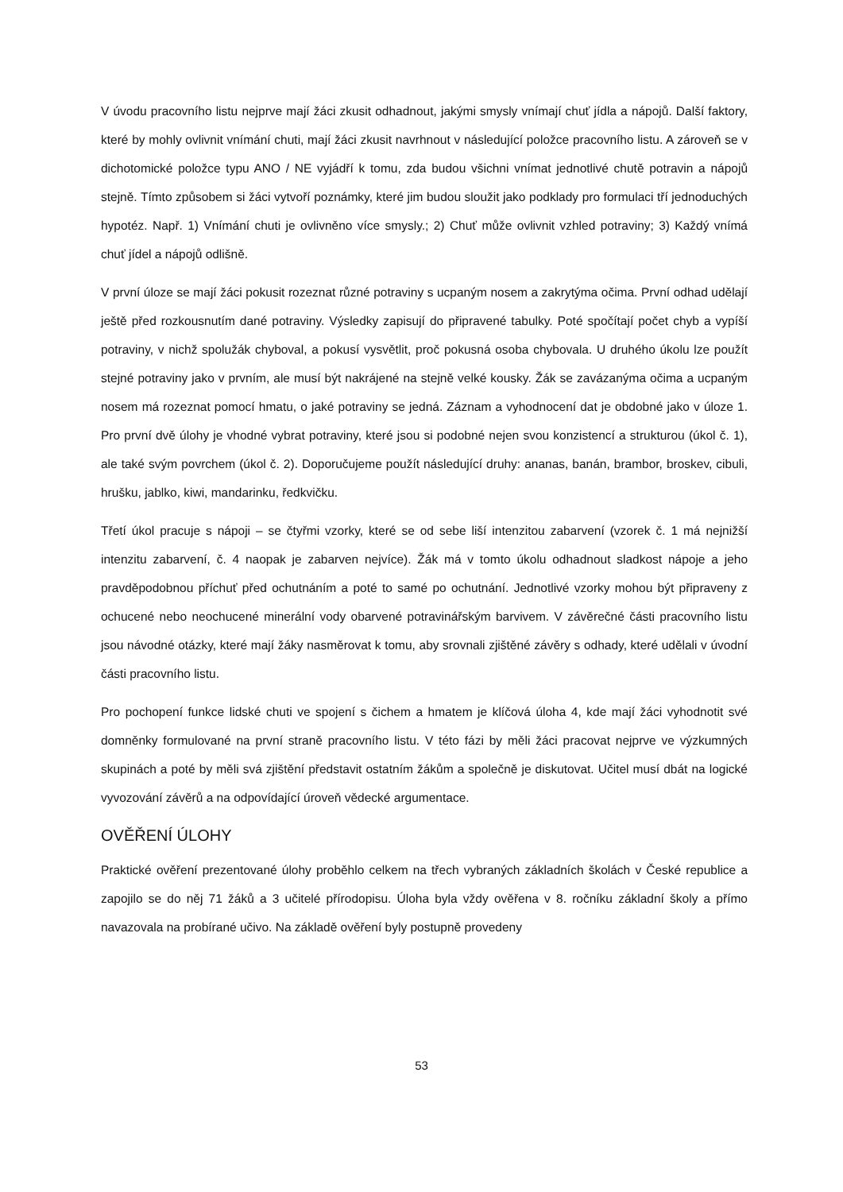V úvodu pracovního listu nejprve mají žáci zkusit odhadnout, jakými smysly vnímají chuť jídla a nápojů. Další faktory, které by mohly ovlivnit vnímání chuti, mají žáci zkusit navrhnout v následující položce pracovního listu. A zároveň se v dichotomické položce typu ANO / NE vyjádří k tomu, zda budou všichni vnímat jednotlivé chutě potravin a nápojů stejně. Tímto způsobem si žáci vytvoří poznámky, které jim budou sloužit jako podklady pro formulaci tří jednoduchých hypotéz. Např. 1) Vnímání chuti je ovlivněno více smysly.; 2) Chuť může ovlivnit vzhled potraviny; 3) Každý vnímá chuť jídel a nápojů odlišně.
V první úloze se mají žáci pokusit rozeznat různé potraviny s ucpaným nosem a zakrytýma očima. První odhad udělají ještě před rozkousnutím dané potraviny. Výsledky zapisují do připravené tabulky. Poté spočítají počet chyb a vypíší potraviny, v nichž spolužák chyboval, a pokusí vysvětlit, proč pokusná osoba chybovala. U druhého úkolu lze použít stejné potraviny jako v prvním, ale musí být nakrájené na stejně velké kousky. Žák se zavázanýma očima a ucpaným nosem má rozeznat pomocí hmatu, o jaké potraviny se jedná. Záznam a vyhodnocení dat je obdobné jako v úloze 1. Pro první dvě úlohy je vhodné vybrat potraviny, které jsou si podobné nejen svou konzistencí a strukturou (úkol č. 1), ale také svým povrchem (úkol č. 2). Doporučujeme použít následující druhy: ananas, banán, brambor, broskev, cibuli, hrušku, jablko, kiwi, mandarinku, ředkvičku.
Třetí úkol pracuje s nápoji – se čtyřmi vzorky, které se od sebe liší intenzitou zabarvení (vzorek č. 1 má nejnižší intenzitu zabarvení, č. 4 naopak je zabarven nejvíce). Žák má v tomto úkolu odhadnout sladkost nápoje a jeho pravděpodobnou příchuť před ochutnáním a poté to samé po ochutnání. Jednotlivé vzorky mohou být připraveny z ochucené nebo neochucené minerální vody obarvené potravinářským barvivem. V závěrečné části pracovního listu jsou návodné otázky, které mají žáky nasměrovat k tomu, aby srovnali zjištěné závěry s odhady, které udělali v úvodní části pracovního listu.
Pro pochopení funkce lidské chuti ve spojení s čichem a hmatem je klíčová úloha 4, kde mají žáci vyhodnotit své domněnky formulované na první straně pracovního listu. V této fázi by měli žáci pracovat nejprve ve výzkumných skupinách a poté by měli svá zjištění představit ostatním žákům a společně je diskutovat. Učitel musí dbát na logické vyvozování závěrů a na odpovídající úroveň vědecké argumentace.
OVĚŘENÍ ÚLOHY
Praktické ověření prezentované úlohy proběhlo celkem na třech vybraných základních školách v České republice a zapojilo se do něj 71 žáků a 3 učitelé přírodopisu. Úloha byla vždy ověřena v 8. ročníku základní školy a přímo navazovala na probírané učivo. Na základě ověření byly postupně provedeny
53